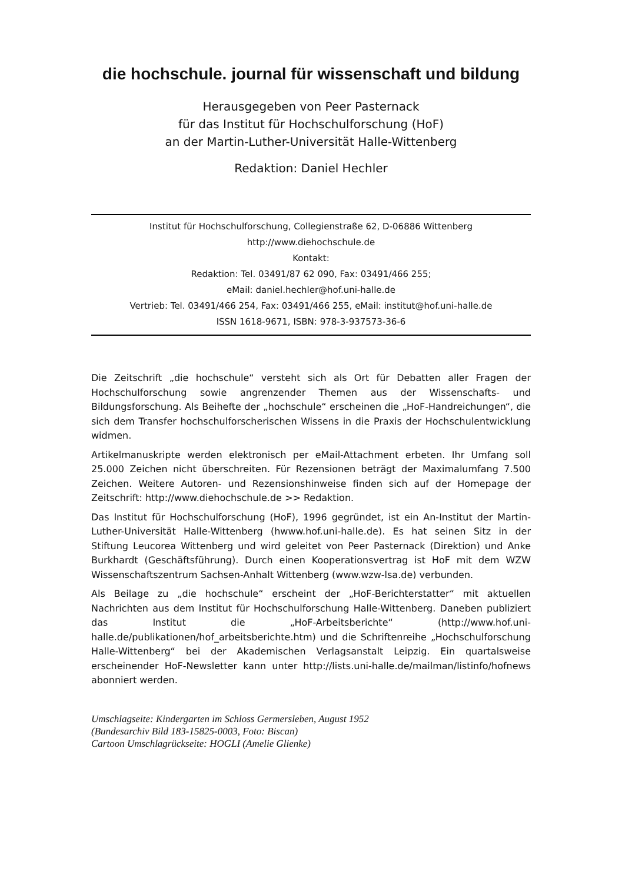die hochschule. journal für wissenschaft und bildung
Herausgegeben von Peer Pasternack
für das Institut für Hochschulforschung (HoF)
an der Martin-Luther-Universität Halle-Wittenberg
Redaktion: Daniel Hechler
Institut für Hochschulforschung, Collegienstraße 62, D-06886 Wittenberg
http://www.diehochschule.de
Kontakt:
Redaktion: Tel. 03491/87 62 090, Fax: 03491/466 255;
eMail: daniel.hechler@hof.uni-halle.de
Vertrieb: Tel. 03491/466 254, Fax: 03491/466 255, eMail: institut@hof.uni-halle.de
ISSN 1618-9671, ISBN: 978-3-937573-36-6
Die Zeitschrift „die hochschule“ versteht sich als Ort für Debatten aller Fragen der Hochschulforschung sowie angrenzender Themen aus der Wissenschafts- und Bildungsforschung. Als Beihefte der „hochschule“ erscheinen die „HoF-Handreichungen“, die sich dem Transfer hochschulforscherischen Wissens in die Praxis der Hochschulentwicklung widmen.
Artikelmanuskripte werden elektronisch per eMail-Attachment erbeten. Ihr Umfang soll 25.000 Zeichen nicht überschreiten. Für Rezensionen beträgt der Maximalumfang 7.500 Zeichen. Weitere Autoren- und Rezensionshinweise finden sich auf der Homepage der Zeitschrift: http://www.diehochschule.de >> Redaktion.
Das Institut für Hochschulforschung (HoF), 1996 gegründet, ist ein An-Institut der Martin-Luther-Universität Halle-Wittenberg (hwww.hof.uni-halle.de). Es hat seinen Sitz in der Stiftung Leucorea Wittenberg und wird geleitet von Peer Pasternack (Direktion) und Anke Burkhardt (Geschäftsführung). Durch einen Kooperationsvertrag ist HoF mit dem WZW Wissenschaftszentrum Sachsen-Anhalt Wittenberg (www.wzw-lsa.de) verbunden.
Als Beilage zu „die hochschule“ erscheint der „HoF-Berichterstatter“ mit aktuellen Nachrichten aus dem Institut für Hochschulforschung Halle-Wittenberg. Daneben publiziert das Institut die „HoF-Arbeitsberichte“ (http://www.hof.uni-halle.de/publikationen/hof_arbeitsberichte.htm) und die Schriftenreihe „Hochschulforschung Halle-Wittenberg“ bei der Akademischen Verlagsanstalt Leipzig. Ein quartalsweise erscheinender HoF-Newsletter kann unter http://lists.uni-halle.de/mailman/listinfo/hofnews abonniert werden.
Umschlagseite: Kindergarten im Schloss Germersleben, August 1952
(Bundesarchiv Bild 183-15825-0003, Foto: Biscan)
Cartoon Umschlagrückseite: HOGLI (Amelie Glienke)